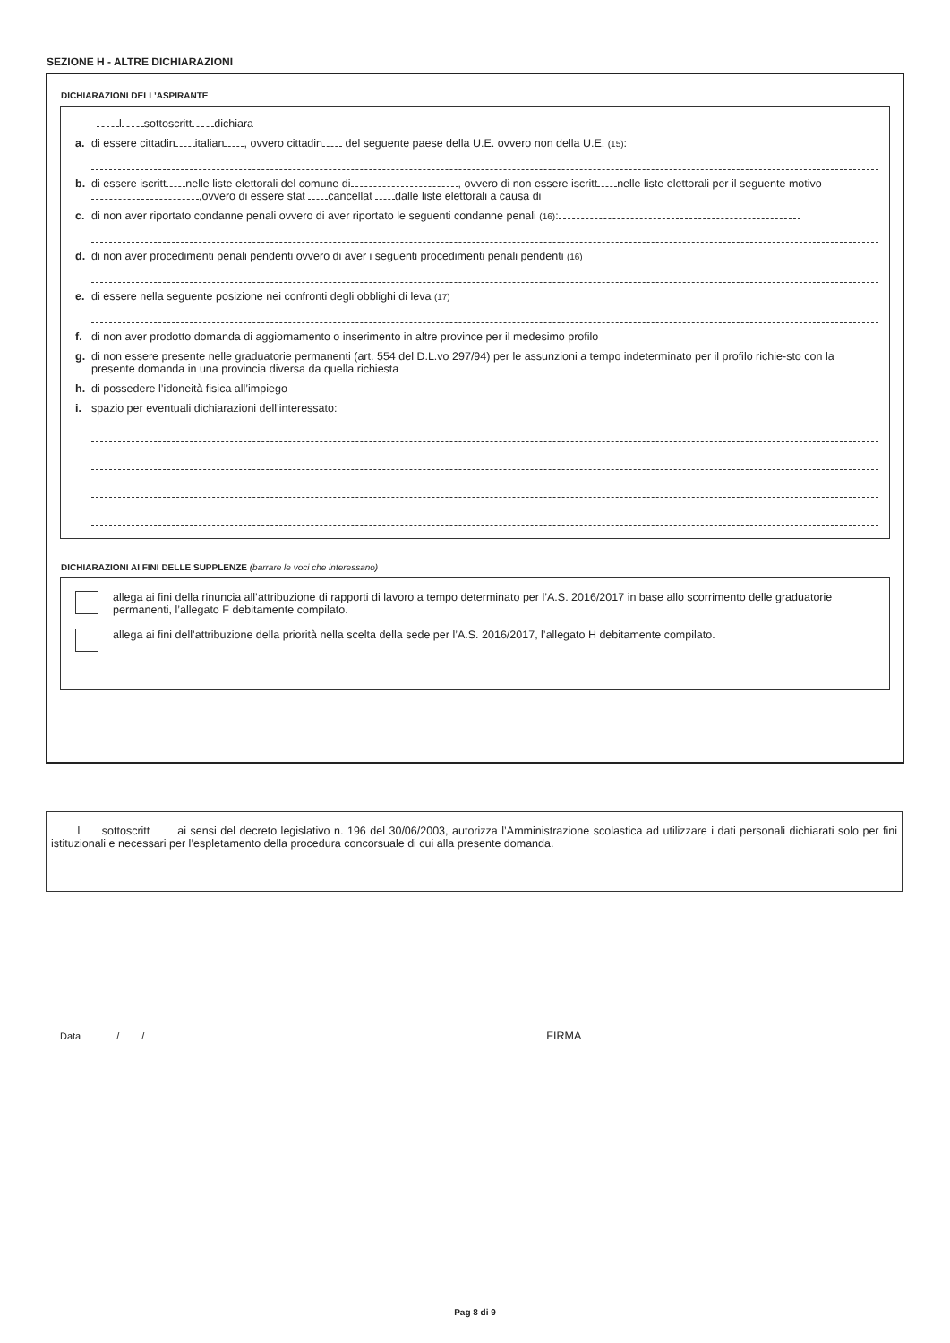SEZIONE H - ALTRE DICHIARAZIONI
DICHIARAZIONI DELL’ASPIRANTE
l sottoscritt dichiara
a. di essere cittadin italian , ovvero cittadin del seguente paese della U.E. ovvero non della U.E. (15):
b. di essere iscritt nelle liste elettorali del comune di , ovvero di non essere iscritt nelle liste elettorali per il seguente motivo ,ovvero di essere stat cancellat dalle liste elettorali a causa di
c. di non aver riportato condanne penali ovvero di aver riportato le seguenti condanne penali (16):
d. di non aver procedimenti penali pendenti ovvero di aver i seguenti procedimenti penali pendenti (16)
e. di essere nella seguente posizione nei confronti degli obblighi di leva (17)
f. di non aver prodotto domanda di aggiornamento o inserimento in altre province per il medesimo profilo
g. di non essere presente nelle graduatorie permanenti (art. 554 del D.L.vo 297/94) per le assunzioni a tempo indeterminato per il profilo richie-sto con la presente domanda in una provincia diversa da quella richiesta
h. di possedere l’idoneità fisica all’impiego
i. spazio per eventuali dichiarazioni dell’interessato:
DICHIARAZIONI AI FINI DELLE SUPPLENZE (barrare le voci che interessano)
allega ai fini della rinuncia all’attribuzione di rapporti di lavoro a tempo determinato per l’A.S. 2016/2017 in base allo scorrimento delle graduatorie permanenti, l’allegato F debitamente compilato.
allega ai fini dell’attribuzione della priorità nella scelta della sede per l’A.S. 2016/2017, l’allegato H debitamente compilato.
l sottoscritt ai sensi del decreto legislativo n. 196 del 30/06/2003, autorizza l’Amministrazione scolastica ad utilizzare i dati personali dichiarati solo per fini istituzionali e necessari per l’espletamento della procedura concorsuale di cui alla presente domanda.
Data / / FIRMA
Pag 8 di 9